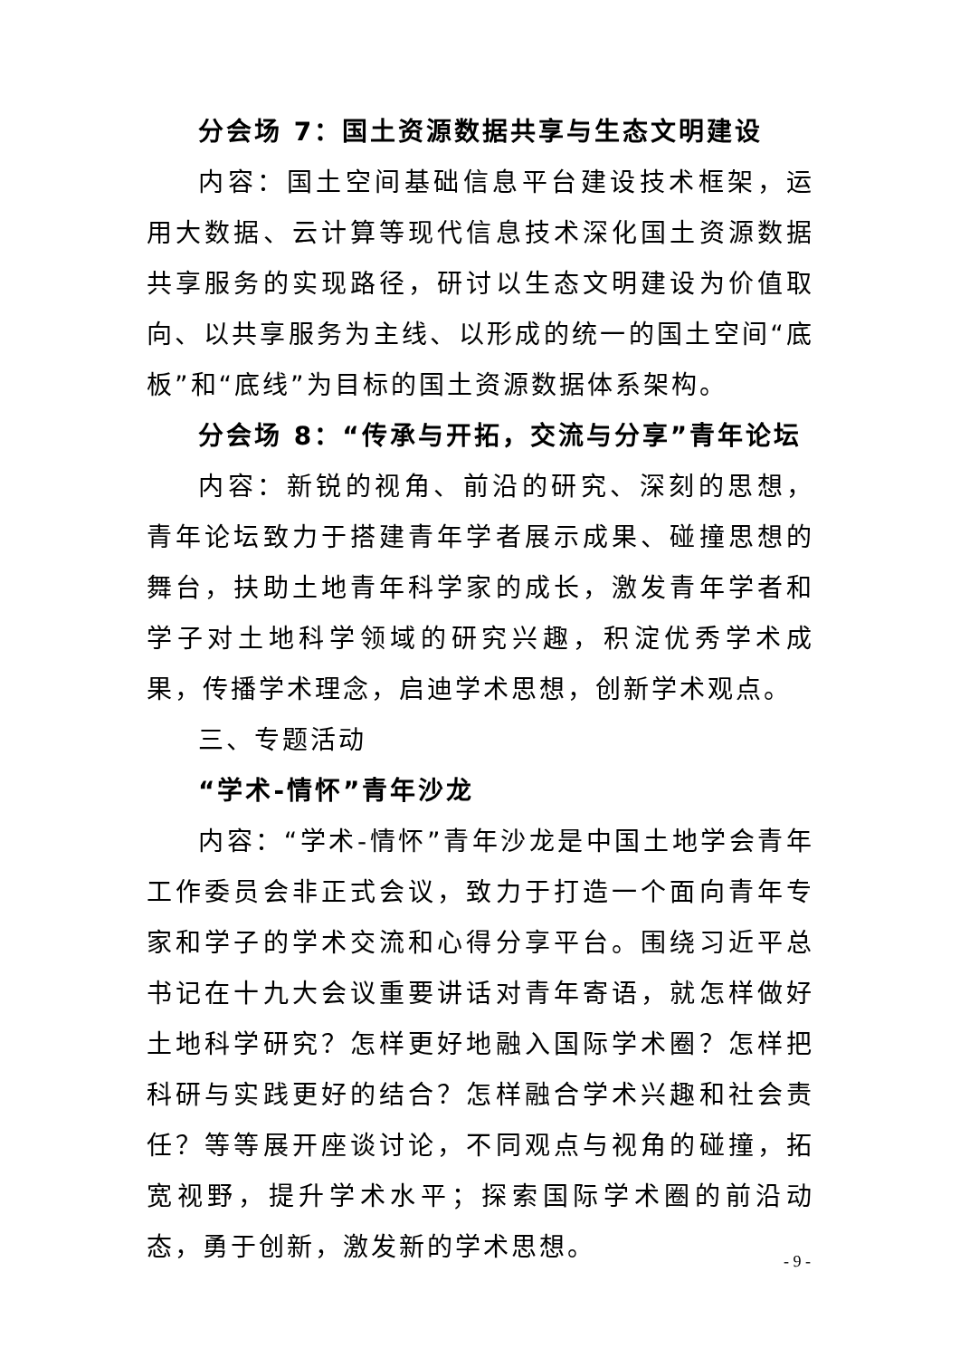分会场 7：国土资源数据共享与生态文明建设
内容：国土空间基础信息平台建设技术框架，运用大数据、云计算等现代信息技术深化国土资源数据共享服务的实现路径，研讨以生态文明建设为价值取向、以共享服务为主线、以形成的统一的国土空间“底板”和“底线”为目标的国土资源数据体系架构。
分会场 8：“传承与开拓，交流与分享”青年论坛
内容：新锐的视角、前沿的研究、深刻的思想，青年论坛致力于搭建青年学者展示成果、碰撞思想的舞台，扶助土地青年科学家的成长，激发青年学者和学子对土地科学领域的研究兴趣，积淀优秀学术成果，传播学术理念，启迪学术思想，创新学术观点。
三、专题活动
“学术-情怀”青年沙龙
内容：“学术-情怀”青年沙龙是中国土地学会青年工作委员会非正式会议，致力于打造一个面向青年专家和学子的学术交流和心得分享平台。围绕习近平总书记在十九大会议重要讲话对青年寄语，就怎样做好土地科学研究？怎样更好地融入国际学术圈？怎样把科研与实践更好的结合？怎样融合学术兴趣和社会责任？等等展开座谈讨论，不同观点与视角的碰撞，拓宽视野，提升学术水平；探索国际学术圈的前沿动态，勇于创新，激发新的学术思想。
- 9 -